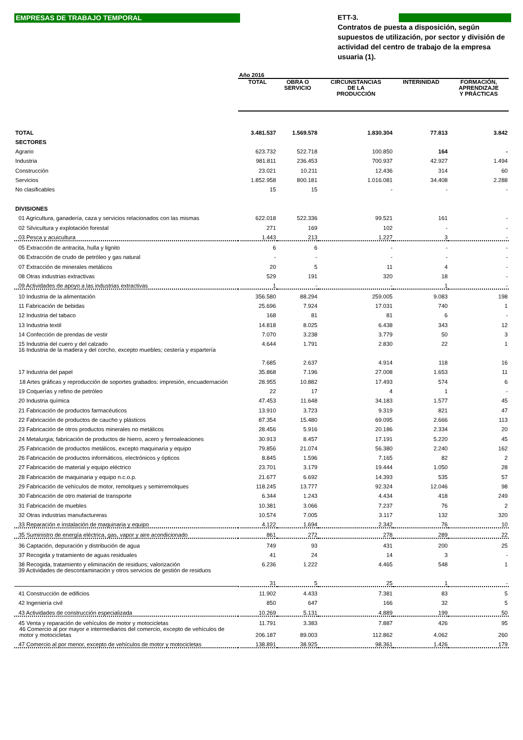EMPRESAS DE TRABAJO TEMPORAL
ETT-3.
Contratos de puesta a disposición, según supuestos de utilización, por sector y división de actividad del centro de trabajo de la empresa usuaria (1).
| | Año 2016 | | | | |
| | TOTAL | OBRA O SERVICIO | CIRCUNSTANCIAS DE LA PRODUCCIÓN | INTERINIDAD | FORMACIÓN, APRENDIZAJE Y PRÁCTICAS |
| TOTAL | 3.481.537 | 1.569.578 | 1.830.304 | 77.813 | 3.842 |
| SECTORES | | | | | |
| Agrario | 623.732 | 522.718 | 100.850 | 164 | - |
| Industria | 981.811 | 236.453 | 700.937 | 42.927 | 1.494 |
| Construcción | 23.021 | 10.211 | 12.436 | 314 | 60 |
| Servicios | 1.852.958 | 800.181 | 1.016.081 | 34.408 | 2.288 |
| No clasificables | 15 | 15 | - | - | - |
| DIVISIONES | | | | | |
| 01 Agricultura, ganadería, caza y servicios relacionados con las mismas | 622.018 | 522.336 | 99.521 | 161 | - |
| 02 Silvicultura y explotación forestal | 271 | 169 | 102 | - | - |
| 03 Pesca y acuicultura | 1.443 | 213 | 1.227 | 3 | - |
| 05 Extracción de antracita, hulla y lignito | 6 | 6 | - | - | - |
| 06 Extracción de crudo de petróleo y gas natural | - | - | - | - | - |
| 07 Extracción de minerales metálicos | 20 | 5 | 11 | 4 | - |
| 08 Otras industrias extractivas | 529 | 191 | 320 | 18 | - |
| 09 Actividades de apoyo a las industrias extractivas | 1 | - | - | 1 | - |
| 10 Industria de la alimentación | 356.580 | 88.294 | 259.005 | 9.083 | 198 |
| 11 Fabricación de bebidas | 25.696 | 7.924 | 17.031 | 740 | 1 |
| 12 Industria del tabaco | 168 | 81 | 81 | 6 | - |
| 13 Industria textil | 14.818 | 8.025 | 6.438 | 343 | 12 |
| 14 Confección de prendas de vestir | 7.070 | 3.238 | 3.779 | 50 | 3 |
| 15 Industria del cuero y del calzado | 4.644 | 1.791 | 2.830 | 22 | 1 |
| 16 Industria de la madera y del corcho, excepto muebles; cestería y espartería | 7.685 | 2.637 | 4.914 | 118 | 16 |
| 17 Industria del papel | 35.868 | 7.196 | 27.008 | 1.653 | 11 |
| 18 Artes gráficas y reproducción de soportes grabados: impresión, encuadernación | 28.955 | 10.882 | 17.493 | 574 | 6 |
| 19 Coquerías y refino de petróleo | 22 | 17 | 4 | 1 | - |
| 20 Industria química | 47.453 | 11.648 | 34.183 | 1.577 | 45 |
| 21 Fabricación de productos farmacéuticos | 13.910 | 3.723 | 9.319 | 821 | 47 |
| 22 Fabricación de productos de caucho y plásticos | 87.354 | 15.480 | 69.095 | 2.666 | 113 |
| 23 Fabricación de otros productos minerales no metálicos | 28.456 | 5.916 | 20.186 | 2.334 | 20 |
| 24 Metalurgia; fabricación de productos de hierro, acero y ferroaleaciones | 30.913 | 8.457 | 17.191 | 5.220 | 45 |
| 25 Fabricación de productos metálicos, excepto maquinaria y equipo | 79.856 | 21.074 | 56.380 | 2.240 | 162 |
| 26 Fabricación de productos informáticos, electrónicos y ópticos | 8.845 | 1.596 | 7.165 | 82 | 2 |
| 27 Fabricación de material y equipo eléctrico | 23.701 | 3.179 | 19.444 | 1.050 | 28 |
| 28 Fabricación de maquinaria y equipo n.c.o.p. | 21.677 | 6.692 | 14.393 | 535 | 57 |
| 29 Fabricación de vehículos de motor, remolques y semirremolques | 118.245 | 13.777 | 92.324 | 12.046 | 98 |
| 30 Fabricación de otro material de transporte | 6.344 | 1.243 | 4.434 | 418 | 249 |
| 31 Fabricación de muebles | 10.381 | 3.066 | 7.237 | 76 | 2 |
| 32 Otras industrias manufactureras | 10.574 | 7.005 | 3.117 | 132 | 320 |
| 33 Reparación e instalación de maquinaria y equipo | 4.122 | 1.694 | 2.342 | 76 | 10 |
| 35 Suministro de energía eléctrica, gas, vapor y aire acondicionado | 861 | 272 | 278 | 289 | 22 |
| 36 Captación, depuración y distribución de agua | 749 | 93 | 431 | 200 | 25 |
| 37 Recogida y tratamiento de aguas residuales | 41 | 24 | 14 | 3 | - |
| 38 Recogida, tratamiento y eliminación de residuos; valorización | 6.236 | 1.222 | 4.465 | 548 | 1 |
| 39 Actividades de descontaminación y otros servicios de gestión de residuos | 31 | 5 | 25 | 1 | - |
| 41 Construcción de edificios | 11.902 | 4.433 | 7.381 | 83 | 5 |
| 42 Ingeniería civil | 850 | 647 | 166 | 32 | 5 |
| 43 Actividades de construcción especializada | 10.269 | 5.131 | 4.889 | 199 | 50 |
| 45 Venta y reparación de vehículos de motor y motocicletas | 11.791 | 3.383 | 7.887 | 426 | 95 |
| 46 Comercio al por mayor e intermediarios del comercio, excepto de vehículos de motor y motocicletas | 206.187 | 89.003 | 112.862 | 4.062 | 260 |
| 47 Comercio al por menor, excepto de vehículos de motor y motocicletas | 138.891 | 38.925 | 98.361 | 1.426 | 179 |